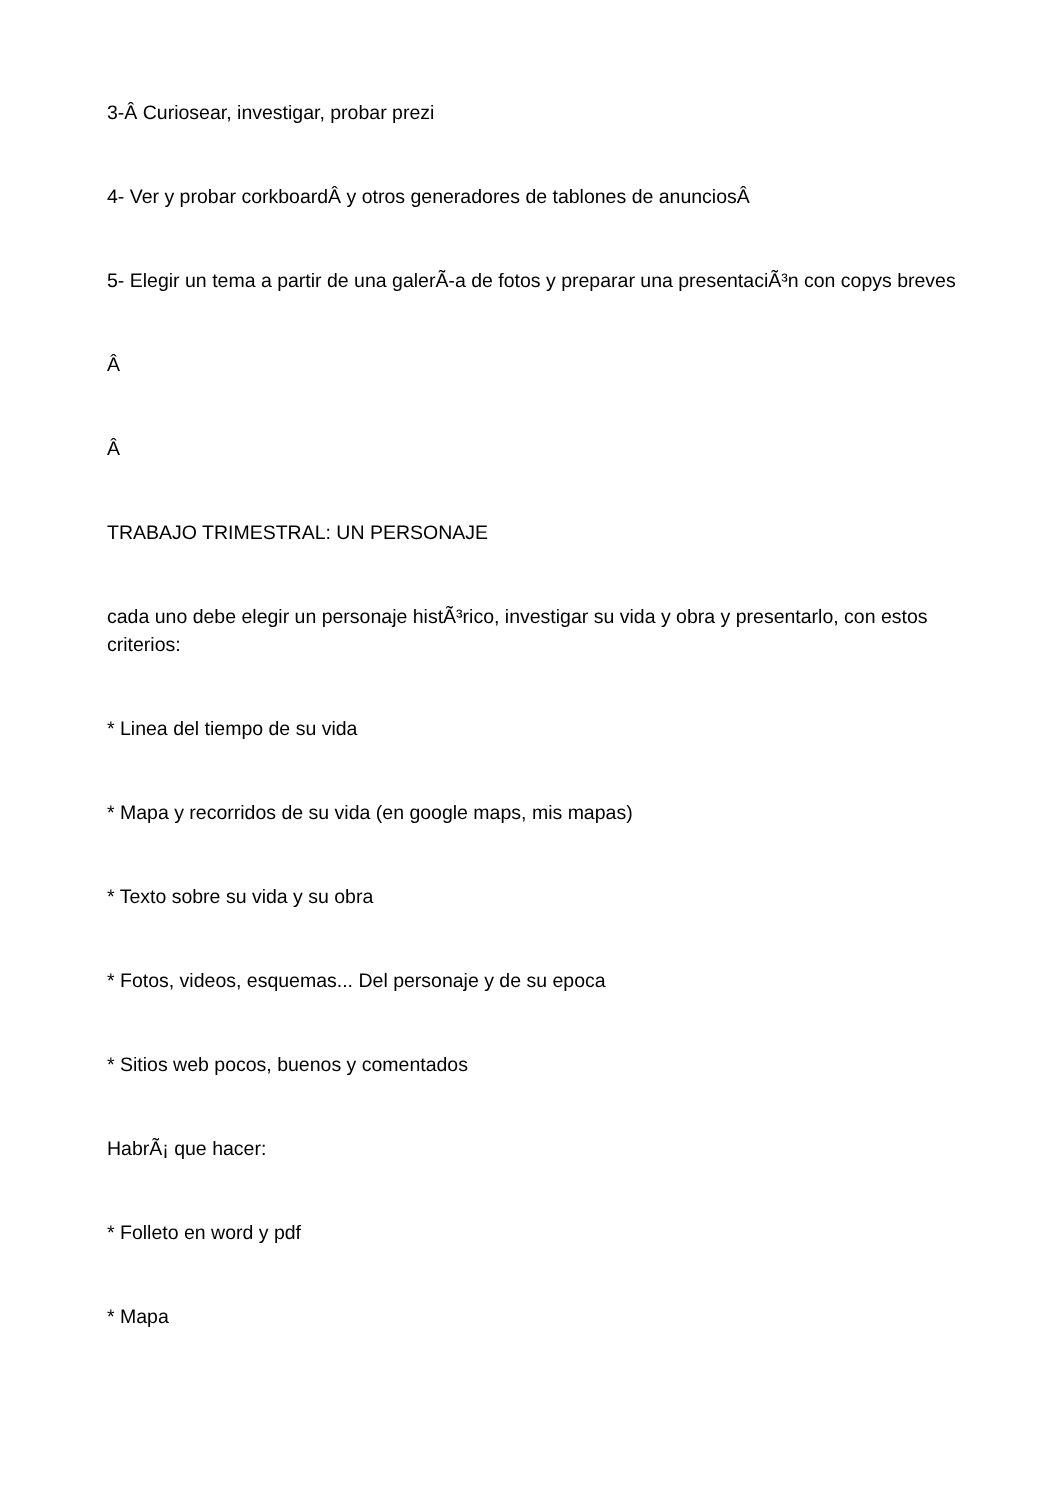3-Â Curiosear, investigar, probar prezi
4- Ver y probar corkboardÂ y otros generadores de tablones de anunciosÂ
5- Elegir un tema a partir de una galerÃ-a de fotos y preparar una presentaciÃ³n con copys breves
Â
Â
TRABAJO TRIMESTRAL: UN PERSONAJE
cada uno debe elegir un personaje histÃ³rico, investigar su vida y obra y presentarlo, con estos criterios:
* Linea del tiempo de su vida
* Mapa y recorridos de su vida (en google maps, mis mapas)
* Texto sobre su vida y su obra
* Fotos, videos, esquemas... Del personaje y de su epoca
* Sitios web pocos, buenos y comentados
HabrÃ¡ que hacer:
* Folleto en word y pdf
* Mapa